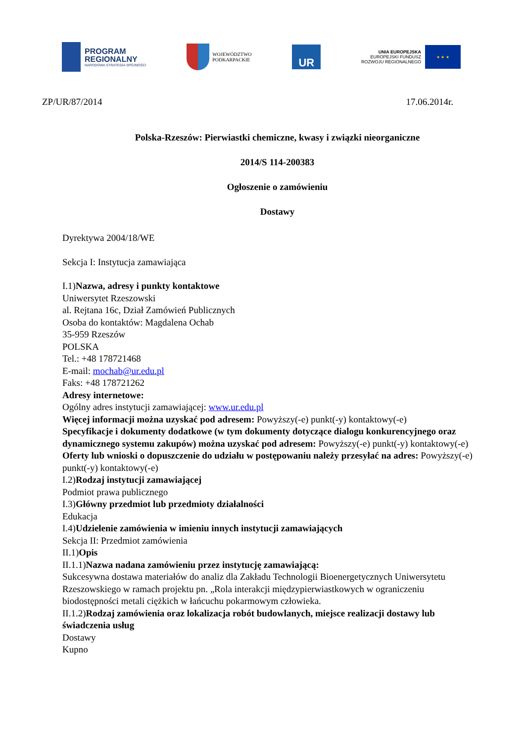PROGRAM
REGIONALNY
NARODOWA STRATEGIA SPÓJNOŚCI
WOJEWÓDZTWO
PODKARPACKIE
UR
UNIA EUROPEJSKA
EUROPEJSKI FUNDUSZ
ROZWOJU REGIONALNEGO
★ ★ ★
ZP/UR/87/2014 17.06.2014r.
Polska-Rzeszów: Pierwiastki chemiczne, kwasy i związki nieorganiczne
2014/S 114-200383
Ogłoszenie o zamówieniu
Dostawy
Dyrektywa 2004/18/WE
Sekcja I: Instytucja zamawiająca
I.1)Nazwa, adresy i punkty kontaktowe
Uniwersytet Rzeszowski
al. Rejtana 16c, Dział Zamówień Publicznych
Osoba do kontaktów: Magdalena Ochab
35-959 Rzeszów
POLSKA
Tel.: +48 178721468
E-mail: mochab@ur.edu.pl
Faks: +48 178721262
Adresy internetowe:
Ogólny adres instytucji zamawiającej: www.ur.edu.pl
Więcej informacji można uzyskać pod adresem: Powyższy(-e) punkt(-y) kontaktowy(-e)
Specyfikacje i dokumenty dodatkowe (w tym dokumenty dotyczące dialogu konkurencyjnego oraz dynamicznego systemu zakupów) można uzyskać pod adresem: Powyższy(-e) punkt(-y) kontaktowy(-e)
Oferty lub wnioski o dopuszczenie do udziału w postępowaniu należy przesyłać na adres: Powyższy(-e) punkt(-y) kontaktowy(-e)
I.2)Rodzaj instytucji zamawiającej
Podmiot prawa publicznego
I.3)Główny przedmiot lub przedmioty działalności
Edukacja
I.4)Udzielenie zamówienia w imieniu innych instytucji zamawiających
Sekcja II: Przedmiot zamówienia
II.1)Opis
II.1.1)Nazwa nadana zamówieniu przez instytucję zamawiającą:
Sukcesywna dostawa materiałów do analiz dla Zakładu Technologii Bioenergetycznych Uniwersytetu Rzeszowskiego w ramach projektu pn. „Rola interakcji międzypierwiastkowych w ograniczeniu biodostępności metali ciężkich w łańcuchu pokarmowym człowieka.
II.1.2)Rodzaj zamówienia oraz lokalizacja robót budowlanych, miejsce realizacji dostawy lub świadczenia usług
Dostawy
Kupno